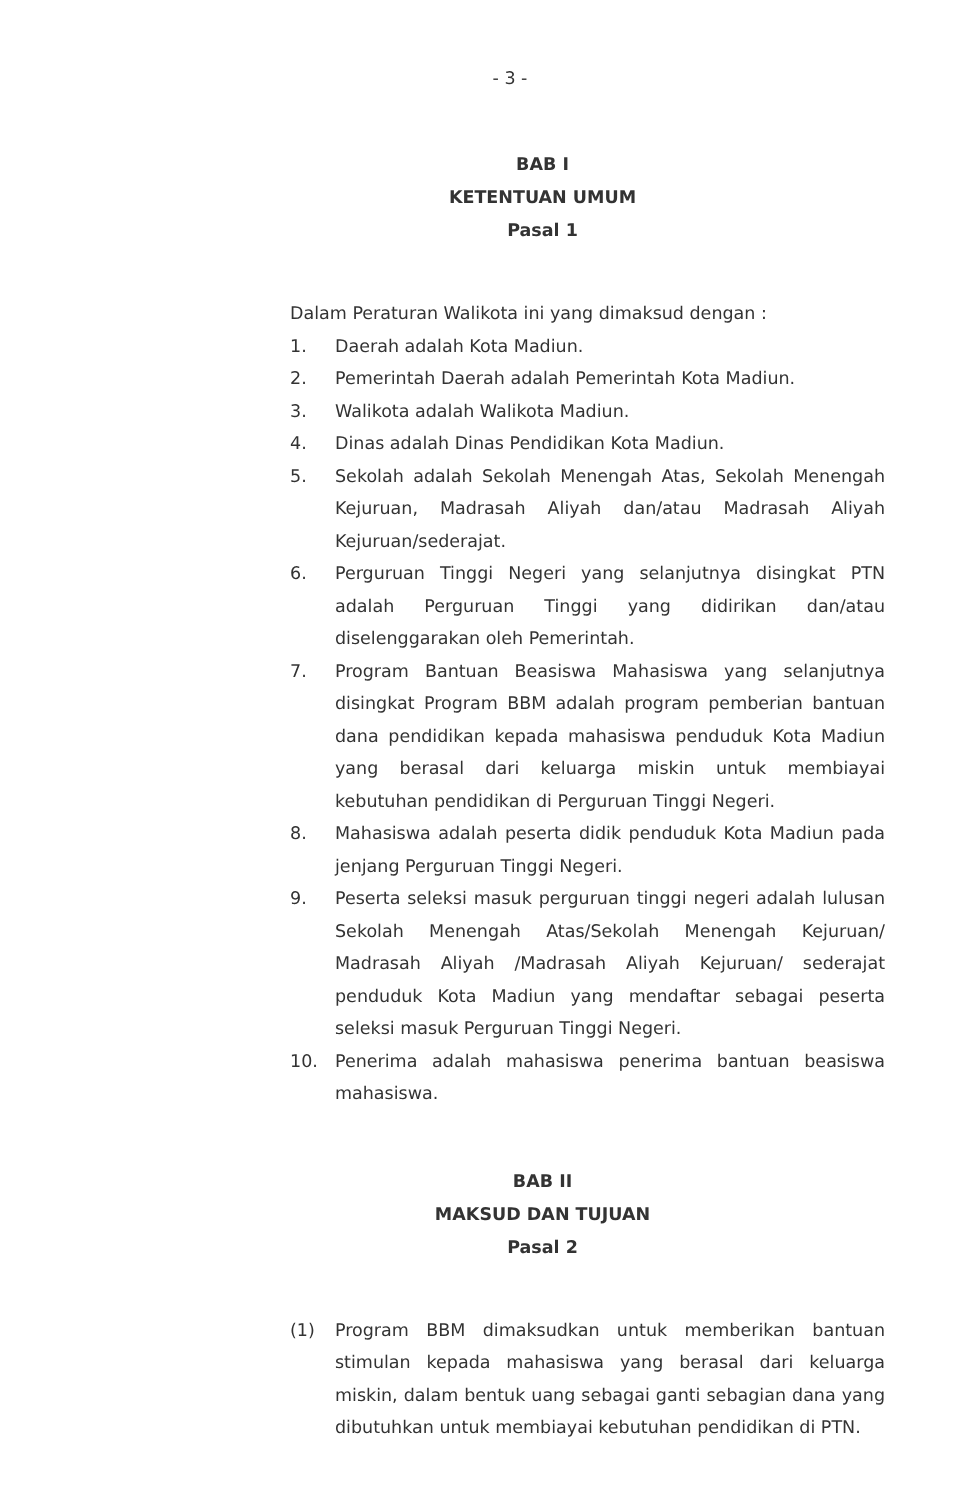- 3 -
BAB I
KETENTUAN UMUM
Pasal 1
Dalam Peraturan Walikota ini yang dimaksud dengan :
1. Daerah adalah Kota Madiun.
2. Pemerintah Daerah adalah Pemerintah Kota Madiun.
3. Walikota adalah Walikota Madiun.
4. Dinas adalah Dinas Pendidikan Kota Madiun.
5. Sekolah adalah Sekolah Menengah Atas, Sekolah Menengah Kejuruan, Madrasah Aliyah dan/atau Madrasah Aliyah Kejuruan/sederajat.
6. Perguruan Tinggi Negeri yang selanjutnya disingkat PTN adalah Perguruan Tinggi yang didirikan dan/atau diselenggarakan oleh Pemerintah.
7. Program Bantuan Beasiswa Mahasiswa yang selanjutnya disingkat Program BBM adalah program pemberian bantuan dana pendidikan kepada mahasiswa penduduk Kota Madiun yang berasal dari keluarga miskin untuk membiayai kebutuhan pendidikan di Perguruan Tinggi Negeri.
8. Mahasiswa adalah peserta didik penduduk Kota Madiun pada jenjang Perguruan Tinggi Negeri.
9. Peserta seleksi masuk perguruan tinggi negeri adalah lulusan Sekolah Menengah Atas/Sekolah Menengah Kejuruan/ Madrasah Aliyah /Madrasah Aliyah Kejuruan/ sederajat penduduk Kota Madiun yang mendaftar sebagai peserta seleksi masuk Perguruan Tinggi Negeri.
10. Penerima adalah mahasiswa penerima bantuan beasiswa mahasiswa.
BAB II
MAKSUD DAN TUJUAN
Pasal 2
(1) Program BBM dimaksudkan untuk memberikan bantuan stimulan kepada mahasiswa yang berasal dari keluarga miskin, dalam bentuk uang sebagai ganti sebagian dana yang dibutuhkan untuk membiayai kebutuhan pendidikan di PTN.